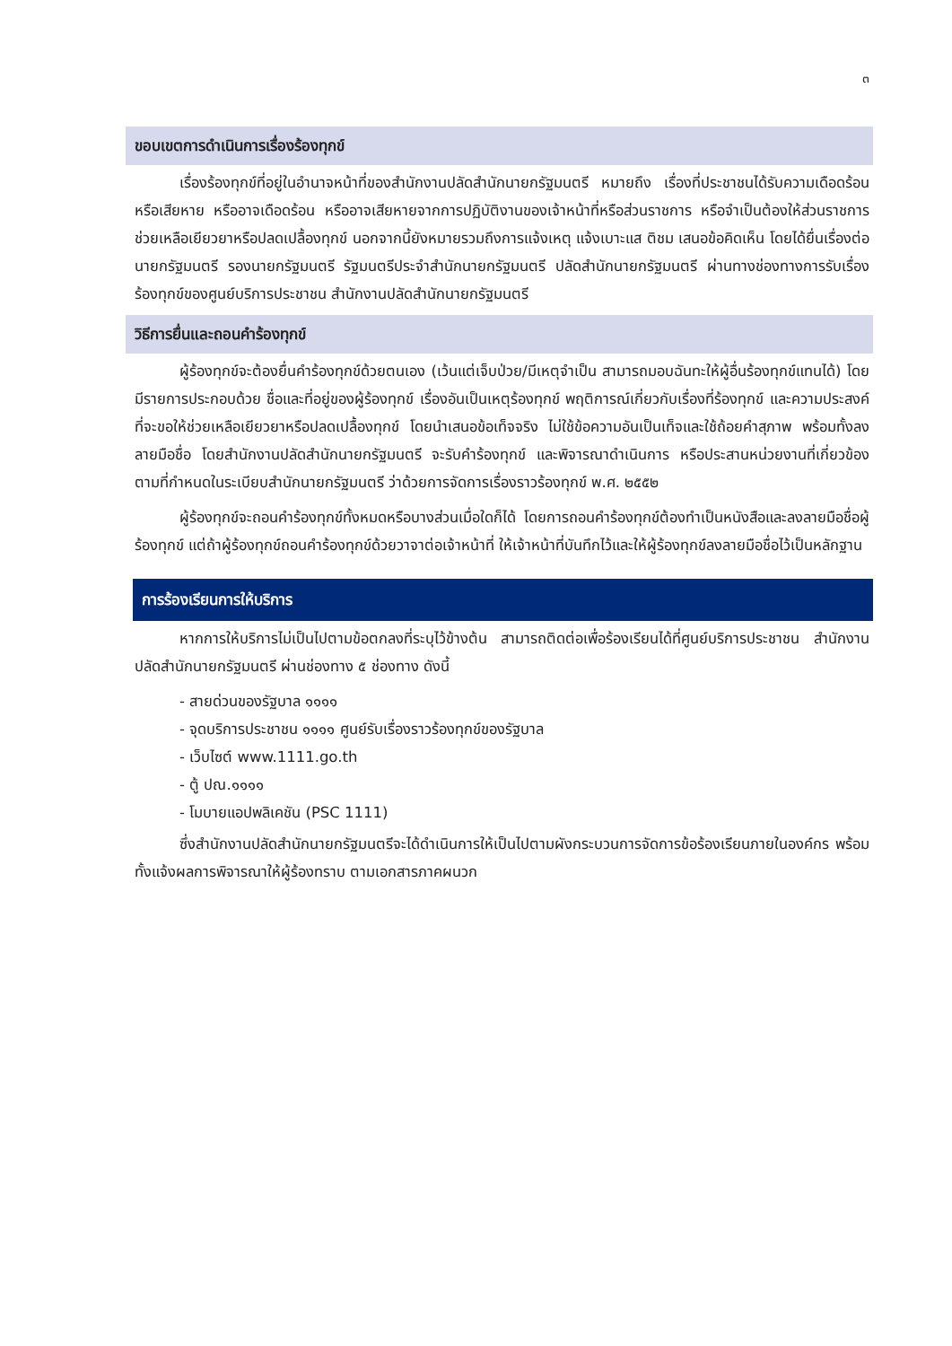๓
ขอบเขตการดำเนินการเรื่องร้องทุกข์
เรื่องร้องทุกข์ที่อยู่ในอำนาจหน้าที่ของสำนักงานปลัดสำนักนายกรัฐมนตรี หมายถึง เรื่องที่ประชาชนได้รับความเดือดร้อนหรือเสียหาย หรืออาจเดือดร้อน หรืออาจเสียหายจากการปฏิบัติงานของเจ้าหน้าที่หรือส่วนราชการ หรือจำเป็นต้องให้ส่วนราชการช่วยเหลือเยียวยาหรือปลดเปลื้องทุกข์ นอกจากนี้ยังหมายรวมถึงการแจ้งเหตุ แจ้งเบาะแส ติชม เสนอข้อคิดเห็น โดยได้ยื่นเรื่องต่อนายกรัฐมนตรี รองนายกรัฐมนตรี รัฐมนตรีประจำสำนักนายกรัฐมนตรี ปลัดสำนักนายกรัฐมนตรี ผ่านทางช่องทางการรับเรื่องร้องทุกข์ของศูนย์บริการประชาชน สำนักงานปลัดสำนักนายกรัฐมนตรี
วิธีการยื่นและถอนคำร้องทุกข์
ผู้ร้องทุกข์จะต้องยื่นคำร้องทุกข์ด้วยตนเอง (เว้นแต่เจ็บป่วย/มีเหตุจำเป็น สามารถมอบฉันทะให้ผู้อื่นร้องทุกข์แทนได้) โดยมีรายการประกอบด้วย ชื่อและที่อยู่ของผู้ร้องทุกข์ เรื่องอันเป็นเหตุร้องทุกข์ พฤติการณ์เกี่ยวกับเรื่องที่ร้องทุกข์ และความประสงค์ที่จะขอให้ช่วยเหลือเยียวยาหรือปลดเปลื้องทุกข์ โดยนำเสนอข้อเท็จจริง ไม่ใช้ข้อความอันเป็นเท็จและใช้ถ้อยคำสุภาพ พร้อมทั้งลงลายมือชื่อ โดยสำนักงานปลัดสำนักนายกรัฐมนตรี จะรับคำร้องทุกข์ และพิจารณาดำเนินการ หรือประสานหน่วยงานที่เกี่ยวข้องตามที่กำหนดในระเบียบสำนักนายกรัฐมนตรี ว่าด้วยการจัดการเรื่องราวร้องทุกข์ พ.ศ. ๒๕๕๒
ผู้ร้องทุกข์จะถอนคำร้องทุกข์ทั้งหมดหรือบางส่วนเมื่อใดก็ได้ โดยการถอนคำร้องทุกข์ต้องทำเป็นหนังสือและลงลายมือชื่อผู้ร้องทุกข์ แต่ถ้าผู้ร้องทุกข์ถอนคำร้องทุกข์ด้วยวาจาต่อเจ้าหน้าที่ ให้เจ้าหน้าที่บันทึกไว้และให้ผู้ร้องทุกข์ลงลายมือชื่อไว้เป็นหลักฐาน
การร้องเรียนการให้บริการ
หากการให้บริการไม่เป็นไปตามข้อตกลงที่ระบุไว้ข้างต้น สามารถติดต่อเพื่อร้องเรียนได้ที่ศูนย์บริการประชาชน สำนักงานปลัดสำนักนายกรัฐมนตรี ผ่านช่องทาง ๕ ช่องทาง ดังนี้
- สายด่วนของรัฐบาล ๑๑๑๑
- จุดบริการประชาชน ๑๑๑๑ ศูนย์รับเรื่องราวร้องทุกข์ของรัฐบาล
- เว็บไซต์ www.1111.go.th
- ตู้ ปณ.๑๑๑๑
- โมบายแอปพลิเคชัน (PSC 1111)
ซึ่งสำนักงานปลัดสำนักนายกรัฐมนตรีจะได้ดำเนินการให้เป็นไปตามผังกระบวนการจัดการข้อร้องเรียนภายในองค์กร พร้อมทั้งแจ้งผลการพิจารณาให้ผู้ร้องทราบ ตามเอกสารภาคผนวก